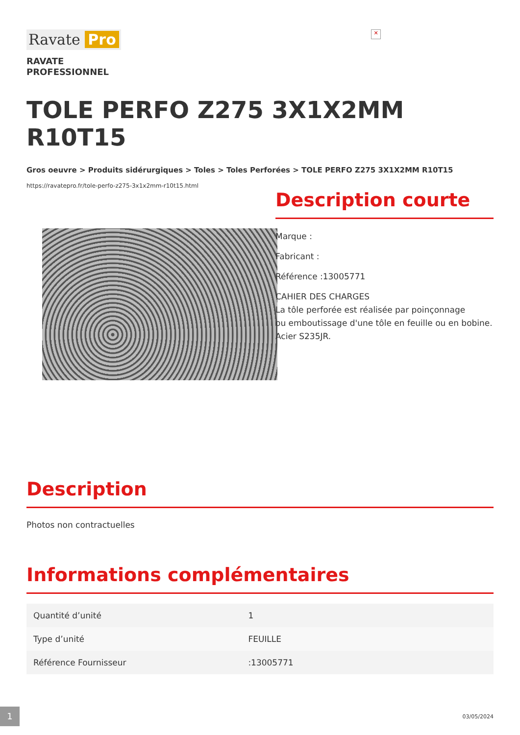Ravate Pro
✕
RAVATE
PROFESSIONNEL
TOLE PERFO Z275 3X1X2MM R10T15
Gros oeuvre > Produits sidérurgiques > Toles > Toles Perforées > TOLE PERFO Z275 3X1X2MM R10T15
https://ravatepro.fr/tole-perfo-z275-3x1x2mm-r10t15.html
Description courte
Marque :
Fabricant :
Référence :13005771
CAHIER DES CHARGES
La tôle perforée est réalisée par poinçonnage
ou emboutissage d'une tôle en feuille ou en bobine.
Acier S235JR.
Description
Photos non contractuelles
Informations complémentaires
| Quantité d’unité | 1 |
| Type d’unité | FEUILLE |
| Référence Fournisseur | :13005771 |
1 03/05/2024